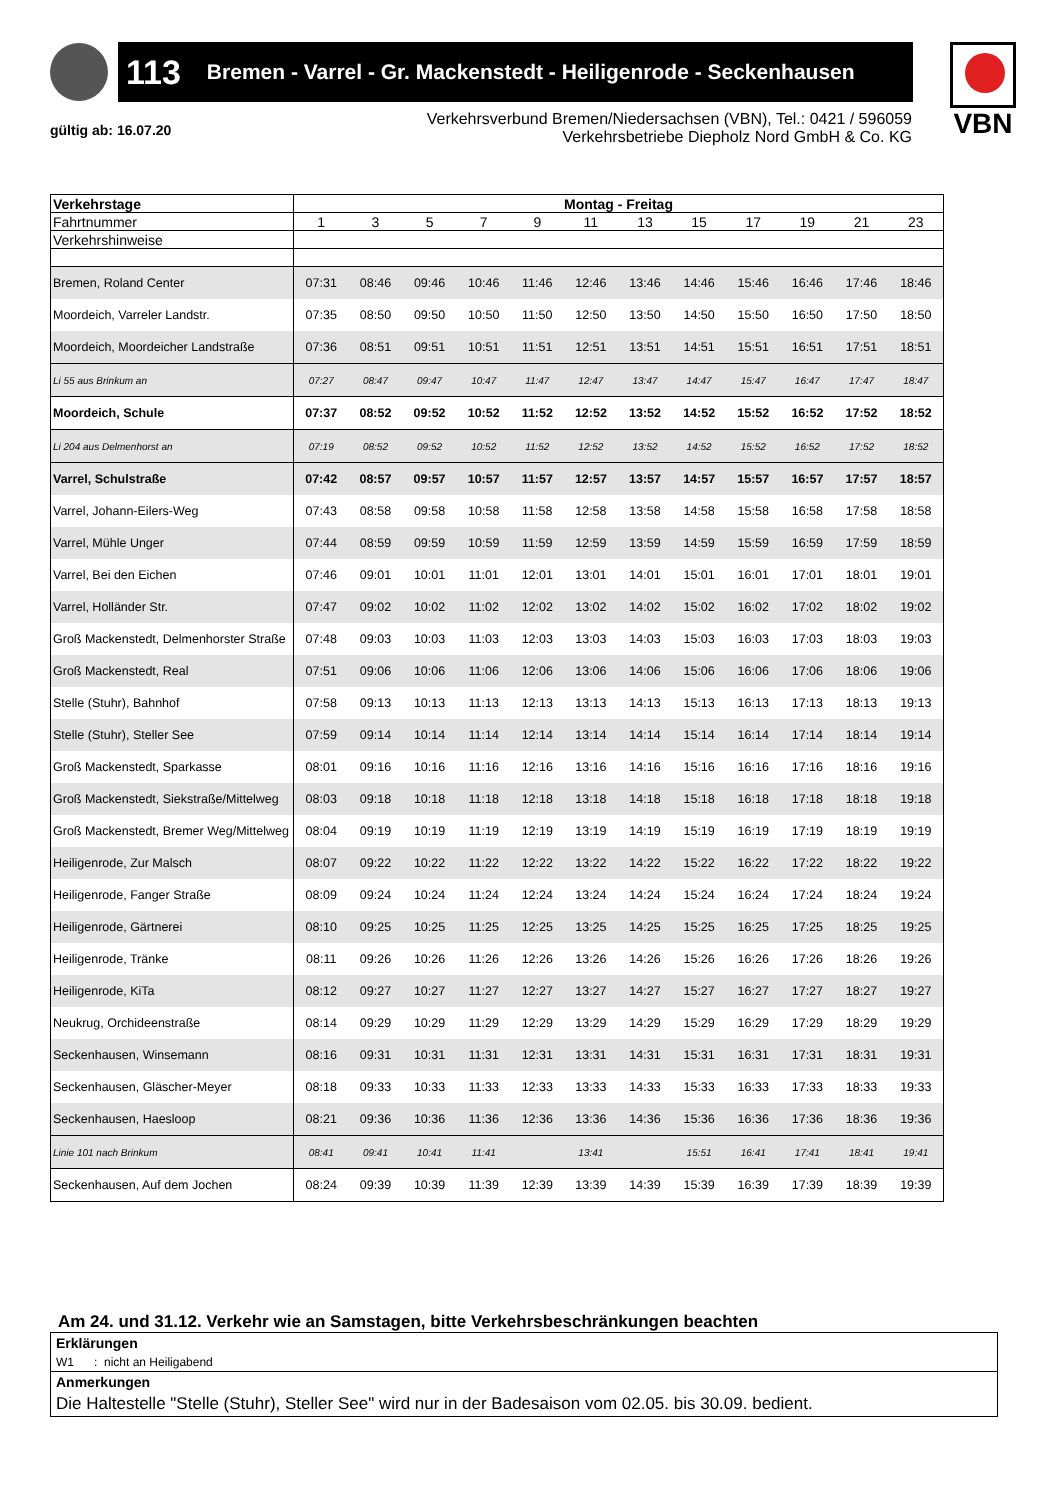113 Bremen - Varrel - Gr. Mackenstedt - Heiligenrode - Seckenhausen
VBN
gültig ab: 16.07.20
Verkehrsverbund Bremen/Niedersachsen (VBN), Tel.: 0421 / 596059
Verkehrsbetriebe Diepholz Nord GmbH & Co. KG
| Verkehrstage | Montag - Freitag | | | | | | | | | | | |
| --- | --- | --- | --- | --- | --- | --- | --- | --- | --- | --- | --- | --- |
| Fahrtnummer | 1 | 3 | 5 | 7 | 9 | 11 | 13 | 15 | 17 | 19 | 21 | 23 |
| Verkehrshinweise | | | | | | | | | | | | |
| Bremen, Roland Center | 07:31 | 08:46 | 09:46 | 10:46 | 11:46 | 12:46 | 13:46 | 14:46 | 15:46 | 16:46 | 17:46 | 18:46 |
| Moordeich, Varreler Landstr. | 07:35 | 08:50 | 09:50 | 10:50 | 11:50 | 12:50 | 13:50 | 14:50 | 15:50 | 16:50 | 17:50 | 18:50 |
| Moordeich, Moordeicher Landstraße | 07:36 | 08:51 | 09:51 | 10:51 | 11:51 | 12:51 | 13:51 | 14:51 | 15:51 | 16:51 | 17:51 | 18:51 |
| Li 55 aus Brinkum an | 07:27 | 08:47 | 09:47 | 10:47 | 11:47 | 12:47 | 13:47 | 14:47 | 15:47 | 16:47 | 17:47 | 18:47 |
| Moordeich, Schule | 07:37 | 08:52 | 09:52 | 10:52 | 11:52 | 12:52 | 13:52 | 14:52 | 15:52 | 16:52 | 17:52 | 18:52 |
| Li 204 aus Delmenhorst an | 07:19 | 08:52 | 09:52 | 10:52 | 11:52 | 12:52 | 13:52 | 14:52 | 15:52 | 16:52 | 17:52 | 18:52 |
| Varrel, Schulstraße | 07:42 | 08:57 | 09:57 | 10:57 | 11:57 | 12:57 | 13:57 | 14:57 | 15:57 | 16:57 | 17:57 | 18:57 |
| Varrel, Johann-Eilers-Weg | 07:43 | 08:58 | 09:58 | 10:58 | 11:58 | 12:58 | 13:58 | 14:58 | 15:58 | 16:58 | 17:58 | 18:58 |
| Varrel, Mühle Unger | 07:44 | 08:59 | 09:59 | 10:59 | 11:59 | 12:59 | 13:59 | 14:59 | 15:59 | 16:59 | 17:59 | 18:59 |
| Varrel, Bei den Eichen | 07:46 | 09:01 | 10:01 | 11:01 | 12:01 | 13:01 | 14:01 | 15:01 | 16:01 | 17:01 | 18:01 | 19:01 |
| Varrel, Holländer Str. | 07:47 | 09:02 | 10:02 | 11:02 | 12:02 | 13:02 | 14:02 | 15:02 | 16:02 | 17:02 | 18:02 | 19:02 |
| Groß Mackenstedt, Delmenhorster Straße | 07:48 | 09:03 | 10:03 | 11:03 | 12:03 | 13:03 | 14:03 | 15:03 | 16:03 | 17:03 | 18:03 | 19:03 |
| Groß Mackenstedt, Real | 07:51 | 09:06 | 10:06 | 11:06 | 12:06 | 13:06 | 14:06 | 15:06 | 16:06 | 17:06 | 18:06 | 19:06 |
| Stelle (Stuhr), Bahnhof | 07:58 | 09:13 | 10:13 | 11:13 | 12:13 | 13:13 | 14:13 | 15:13 | 16:13 | 17:13 | 18:13 | 19:13 |
| Stelle (Stuhr), Steller See | 07:59 | 09:14 | 10:14 | 11:14 | 12:14 | 13:14 | 14:14 | 15:14 | 16:14 | 17:14 | 18:14 | 19:14 |
| Groß Mackenstedt, Sparkasse | 08:01 | 09:16 | 10:16 | 11:16 | 12:16 | 13:16 | 14:16 | 15:16 | 16:16 | 17:16 | 18:16 | 19:16 |
| Groß Mackenstedt, Siekstraße/Mittelweg | 08:03 | 09:18 | 10:18 | 11:18 | 12:18 | 13:18 | 14:18 | 15:18 | 16:18 | 17:18 | 18:18 | 19:18 |
| Groß Mackenstedt, Bremer Weg/Mittelweg | 08:04 | 09:19 | 10:19 | 11:19 | 12:19 | 13:19 | 14:19 | 15:19 | 16:19 | 17:19 | 18:19 | 19:19 |
| Heiligenrode, Zur Malsch | 08:07 | 09:22 | 10:22 | 11:22 | 12:22 | 13:22 | 14:22 | 15:22 | 16:22 | 17:22 | 18:22 | 19:22 |
| Heiligenrode, Fanger Straße | 08:09 | 09:24 | 10:24 | 11:24 | 12:24 | 13:24 | 14:24 | 15:24 | 16:24 | 17:24 | 18:24 | 19:24 |
| Heiligenrode, Gärtnerei | 08:10 | 09:25 | 10:25 | 11:25 | 12:25 | 13:25 | 14:25 | 15:25 | 16:25 | 17:25 | 18:25 | 19:25 |
| Heiligenrode, Tränke | 08:11 | 09:26 | 10:26 | 11:26 | 12:26 | 13:26 | 14:26 | 15:26 | 16:26 | 17:26 | 18:26 | 19:26 |
| Heiligenrode, KiTa | 08:12 | 09:27 | 10:27 | 11:27 | 12:27 | 13:27 | 14:27 | 15:27 | 16:27 | 17:27 | 18:27 | 19:27 |
| Neukrug, Orchideenstraße | 08:14 | 09:29 | 10:29 | 11:29 | 12:29 | 13:29 | 14:29 | 15:29 | 16:29 | 17:29 | 18:29 | 19:29 |
| Seckenhausen, Winsemann | 08:16 | 09:31 | 10:31 | 11:31 | 12:31 | 13:31 | 14:31 | 15:31 | 16:31 | 17:31 | 18:31 | 19:31 |
| Seckenhausen, Gläscher-Meyer | 08:18 | 09:33 | 10:33 | 11:33 | 12:33 | 13:33 | 14:33 | 15:33 | 16:33 | 17:33 | 18:33 | 19:33 |
| Seckenhausen, Haesloop | 08:21 | 09:36 | 10:36 | 11:36 | 12:36 | 13:36 | 14:36 | 15:36 | 16:36 | 17:36 | 18:36 | 19:36 |
| Linie 101 nach Brinkum | 08:41 | 09:41 | 10:41 | 11:41 | | 13:41 | | 15:51 | 16:41 | 17:41 | 18:41 | 19:41 |
| Seckenhausen, Auf dem Jochen | 08:24 | 09:39 | 10:39 | 11:39 | 12:39 | 13:39 | 14:39 | 15:39 | 16:39 | 17:39 | 18:39 | 19:39 |
Am 24. und 31.12. Verkehr wie an Samstagen, bitte Verkehrsbeschränkungen beachten
Erklärungen
W1 : nicht an Heiligabend
Anmerkungen
Die Haltestelle "Stelle (Stuhr), Steller See" wird nur in der Badesaison vom 02.05. bis 30.09. bedient.